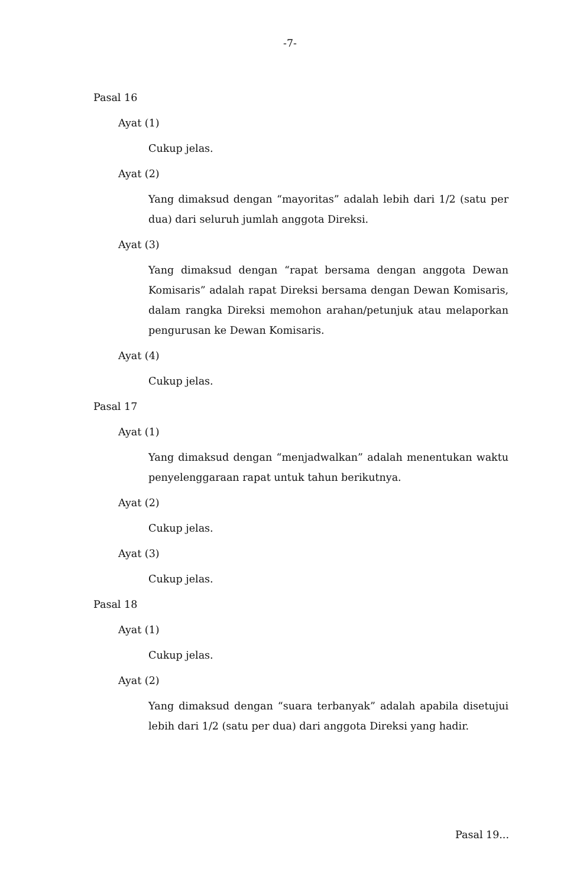-7-
Pasal 16
Ayat (1)
Cukup jelas.
Ayat (2)
Yang dimaksud dengan “mayoritas” adalah lebih dari 1/2 (satu per dua) dari seluruh jumlah anggota Direksi.
Ayat (3)
Yang dimaksud dengan “rapat bersama dengan anggota Dewan Komisaris” adalah rapat Direksi bersama dengan Dewan Komisaris, dalam rangka Direksi memohon arahan/petunjuk atau melaporkan pengurusan ke Dewan Komisaris.
Ayat (4)
Cukup jelas.
Pasal 17
Ayat (1)
Yang dimaksud dengan “menjadwalkan” adalah menentukan waktu penyelenggaraan rapat untuk tahun berikutnya.
Ayat (2)
Cukup jelas.
Ayat (3)
Cukup jelas.
Pasal 18
Ayat (1)
Cukup jelas.
Ayat (2)
Yang dimaksud dengan “suara terbanyak” adalah apabila disetujui lebih dari 1/2 (satu per dua) dari anggota Direksi yang hadir.
Pasal 19...